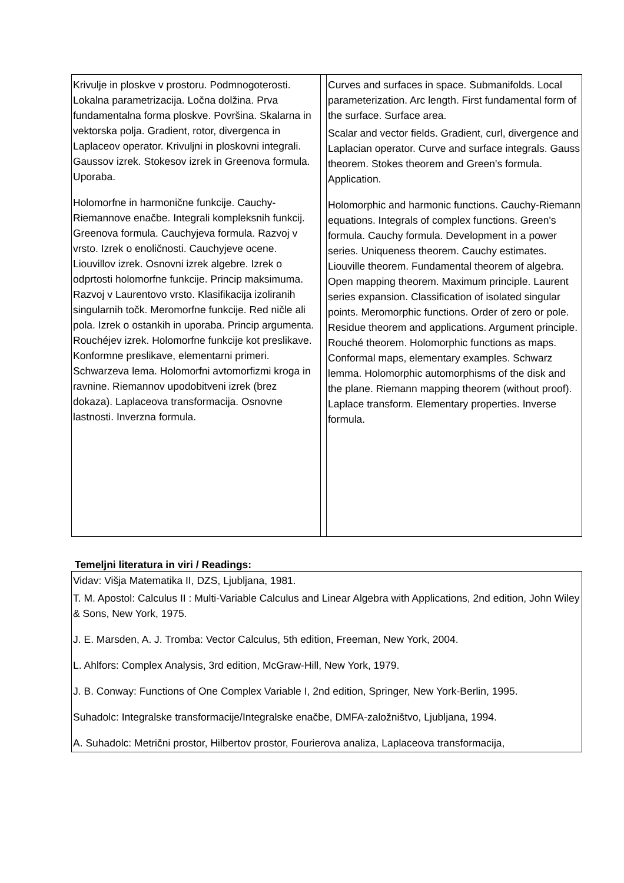| Krivulje in ploskve v prostoru. Podmnogoterosti. Lokalna parametrizacija. Ločna dolžina. Prva fundamentalna forma ploskve. Površina. Skalarna in vektorska polja. Gradient, rotor, divergenca in Laplaceov operator. Krivuljni in ploskovni integrali. Gaussov izrek. Stokesov izrek in Greenova formula. Uporaba. Holomorfne in harmonične funkcije. Cauchy-Riemannove enačbe. Integrali kompleksnih funkcij. Greenova formula. Cauchyjeva formula. Razvoj v vrsto. Izrek o enoličnosti. Cauchyjeve ocene. Liouvillov izrek. Osnovni izrek algebre. Izrek o odprtosti holomorfne funkcije. Princip maksimuma. Razvoj v Laurentovo vrsto. Klasifikacija izoliranih singularnih točk. Meromorfne funkcije. Red ničle ali pola. Izrek o ostankih in uporaba. Princip argumenta. Rouchéjev izrek. Holomorfne funkcije kot preslikave. Konformne preslikave, elementarni primeri. Schwarzeva lema. Holomorfni avtomorfizmi kroga in ravnine. Riemannov upodobitveni izrek (brez dokaza). Laplaceova transformacija. Osnovne lastnosti. Inverzna formula. | | Curves and surfaces in space. Submanifolds. Local parameterization. Arc length. First fundamental form of the surface. Surface area. Scalar and vector fields. Gradient, curl, divergence and Laplacian operator. Curve and surface integrals. Gauss theorem. Stokes theorem and Green's formula. Application. Holomorphic and harmonic functions. Cauchy-Riemann equations. Integrals of complex functions. Green's formula. Cauchy formula. Development in a power series. Uniqueness theorem. Cauchy estimates. Liouville theorem. Fundamental theorem of algebra. Open mapping theorem. Maximum principle. Laurent series expansion. Classification of isolated singular points. Meromorphic functions. Order of zero or pole. Residue theorem and applications. Argument principle. Rouché theorem. Holomorphic functions as maps. Conformal maps, elementary examples. Schwarz lemma. Holomorphic automorphisms of the disk and the plane. Riemann mapping theorem (without proof). Laplace transform. Elementary properties. Inverse formula. |
Temeljni literatura in viri / Readings:
| Vidav: Višja Matematika II, DZS, Ljubljana, 1981. T. M. Apostol: Calculus II : Multi-Variable Calculus and Linear Algebra with Applications, 2nd edition, John Wiley & Sons, New York, 1975. J. E. Marsden, A. J. Tromba: Vector Calculus, 5th edition, Freeman, New York, 2004. L. Ahlfors: Complex Analysis, 3rd edition, McGraw-Hill, New York, 1979. J. B. Conway: Functions of One Complex Variable I, 2nd edition, Springer, New York-Berlin, 1995. Suhadolc: Integralske transformacije/Integralske enačbe, DMFA-založništvo, Ljubljana, 1994. A. Suhadolc: Metrični prostor, Hilbertov prostor, Fourierova analiza, Laplaceova transformacija, |